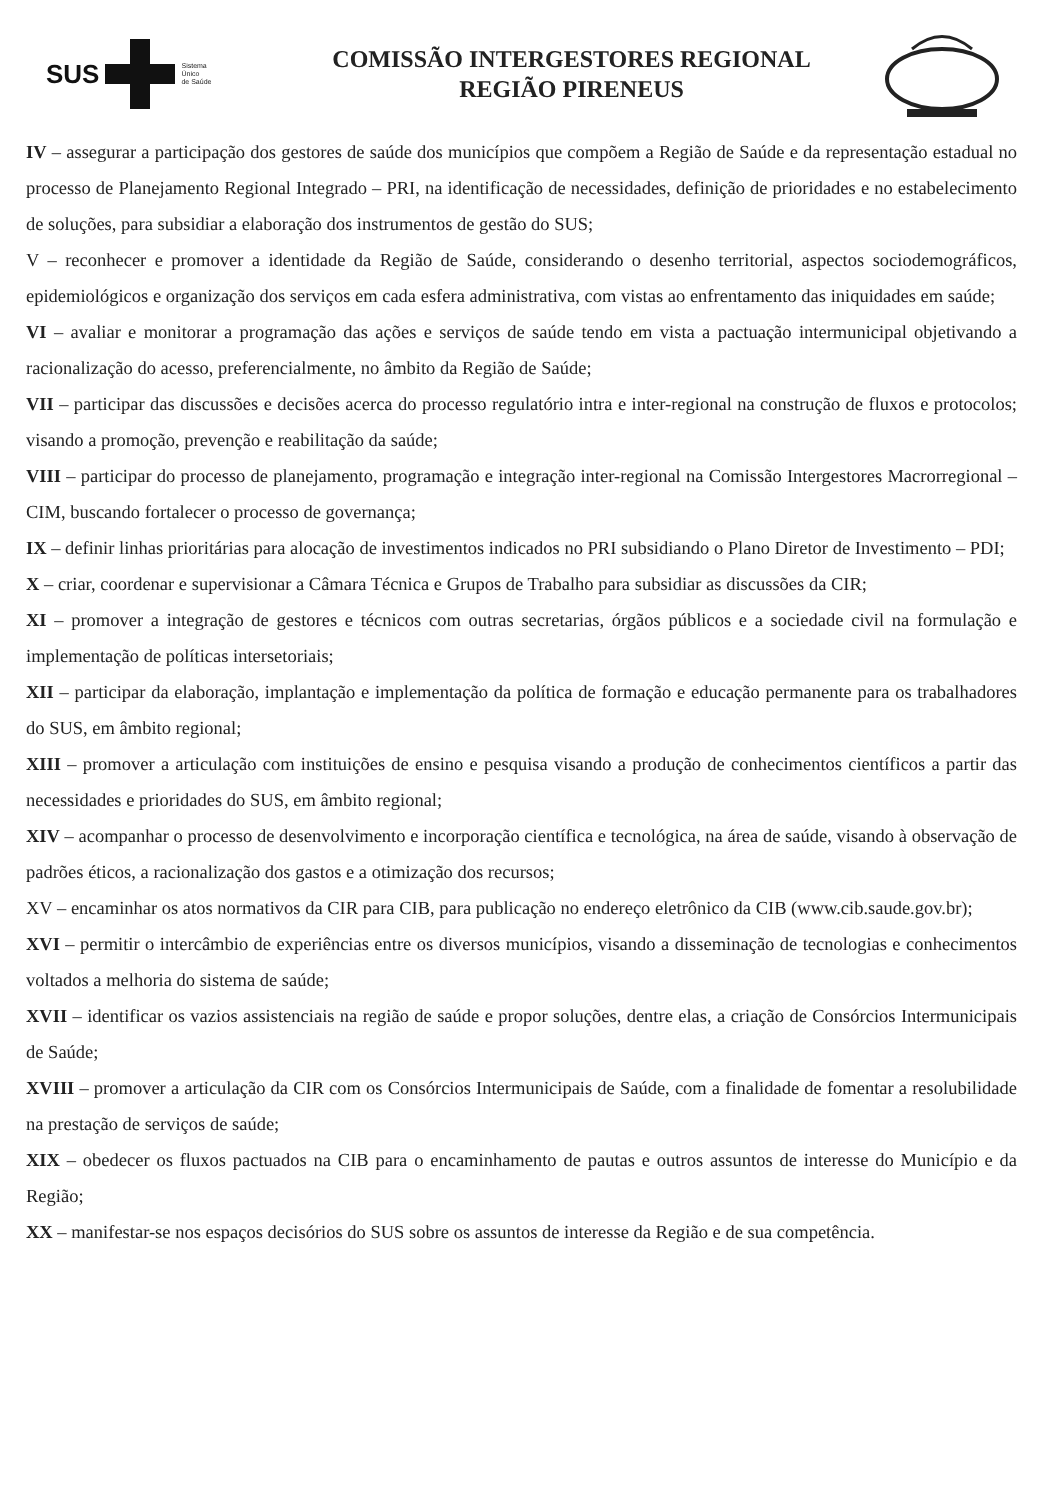SUS
Sistema
Único
de Saúde
COMISSÃO INTERGESTORES REGIONAL
REGIÃO PIRENEUS
IV – assegurar a participação dos gestores de saúde dos municípios que compõem a Região de Saúde e da representação estadual no processo de Planejamento Regional Integrado – PRI, na identificação de necessidades, definição de prioridades e no estabelecimento de soluções, para subsidiar a elaboração dos instrumentos de gestão do SUS;
V – reconhecer e promover a identidade da Região de Saúde, considerando o desenho territorial, aspectos sociodemográficos, epidemiológicos e organização dos serviços em cada esfera administrativa, com vistas ao enfrentamento das iniquidades em saúde;
VI – avaliar e monitorar a programação das ações e serviços de saúde tendo em vista a pactuação intermunicipal objetivando a racionalização do acesso, preferencialmente, no âmbito da Região de Saúde;
VII – participar das discussões e decisões acerca do processo regulatório intra e inter-regional na construção de fluxos e protocolos; visando a promoção, prevenção e reabilitação da saúde;
VIII – participar do processo de planejamento, programação e integração inter-regional na Comissão Intergestores Macrorregional – CIM, buscando fortalecer o processo de governança;
IX – definir linhas prioritárias para alocação de investimentos indicados no PRI subsidiando o Plano Diretor de Investimento – PDI;
X – criar, coordenar e supervisionar a Câmara Técnica e Grupos de Trabalho para subsidiar as discussões da CIR;
XI – promover a integração de gestores e técnicos com outras secretarias, órgãos públicos e a sociedade civil na formulação e implementação de políticas intersetoriais;
XII – participar da elaboração, implantação e implementação da política de formação e educação permanente para os trabalhadores do SUS, em âmbito regional;
XIII – promover a articulação com instituições de ensino e pesquisa visando a produção de conhecimentos científicos a partir das necessidades e prioridades do SUS, em âmbito regional;
XIV – acompanhar o processo de desenvolvimento e incorporação científica e tecnológica, na área de saúde, visando à observação de padrões éticos, a racionalização dos gastos e a otimização dos recursos;
XV – encaminhar os atos normativos da CIR para CIB, para publicação no endereço eletrônico da CIB (www.cib.saude.gov.br);
XVI – permitir o intercâmbio de experiências entre os diversos municípios, visando a disseminação de tecnologias e conhecimentos voltados a melhoria do sistema de saúde;
XVII – identificar os vazios assistenciais na região de saúde e propor soluções, dentre elas, a criação de Consórcios Intermunicipais de Saúde;
XVIII – promover a articulação da CIR com os Consórcios Intermunicipais de Saúde, com a finalidade de fomentar a resolubilidade na prestação de serviços de saúde;
XIX – obedecer os fluxos pactuados na CIB para o encaminhamento de pautas e outros assuntos de interesse do Município e da Região;
XX – manifestar-se nos espaços decisórios do SUS sobre os assuntos de interesse da Região e de sua competência.